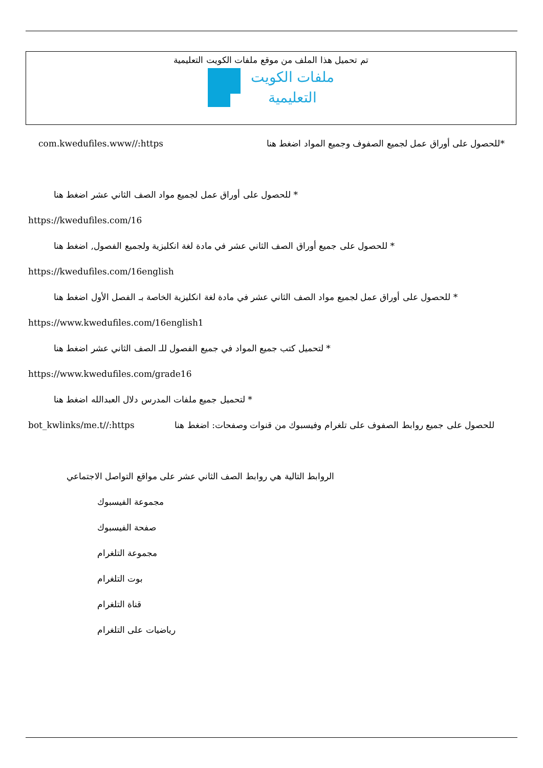تم تحميل هذا الملف من موقع ملفات الكويت التعليمية
ملفات الكويت
التعليمية
*للحصول على أوراق عمل لجميع الصفوف وجميع المواد اضغط هنا com.kwedufiles.www//:https
* للحصول على أوراق عمل لجميع مواد الصف الثاني عشر اضغط هنا
https://kwedufiles.com/16
* للحصول على جميع أوراق الصف الثاني عشر في مادة لغة انكليزية ولجميع الفصول, اضغط هنا
https://kwedufiles.com/16english
* للحصول على أوراق عمل لجميع مواد الصف الثاني عشر في مادة لغة انكليزية الخاصة بـ الفصل الأول اضغط هنا
https://www.kwedufiles.com/16english1
* لتحميل كتب جميع المواد في جميع الفصول للـ الصف الثاني عشر اضغط هنا
https://www.kwedufiles.com/grade16
* لتحميل جميع ملفات المدرس دلال العبدالله اضغط هنا
للحصول على جميع روابط الصفوف على تلغرام وفيسبوك من قنوات وصفحات: اضغط هنا bot_kwlinks/me.t//:https
الروابط التالية هي روابط الصف الثاني عشر على مواقع التواصل الاجتماعي
مجموعة الفيسبوك
صفحة الفيسبوك
مجموعة التلغرام
بوت التلغرام
قناة التلغرام
رياضيات على التلغرام